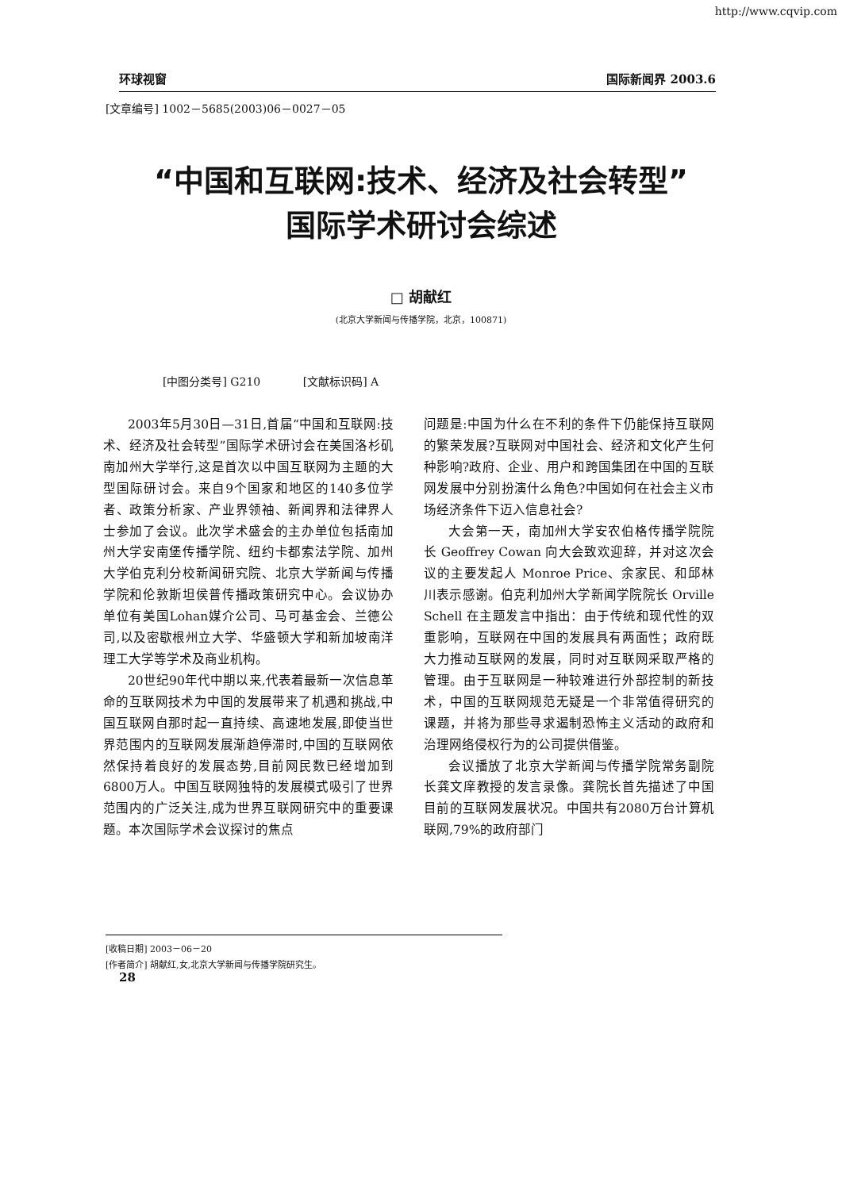http://www.cqvip.com
环球视窗 国际新闻界 2003.6
[文章编号] 1002－5685(2003)06－0027－05
“中国和互联网:技术、经济及社会转型”
国际学术研讨会综述
□ 胡献红
(北京大学新闻与传播学院，北京，100871)
[中图分类号] G210 [文献标识码] A
2003年5月30日—31日,首届“中国和互联网:技术、经济及社会转型”国际学术研讨会在美国洛杉矶南加州大学举行,这是首次以中国互联网为主题的大型国际研讨会。来自9个国家和地区的140多位学者、政策分析家、产业界领袖、新闻界和法律界人士参加了会议。此次学术盛会的主办单位包括南加州大学安南堡传播学院、纽约卡都索法学院、加州大学伯克利分校新闻研究院、北京大学新闻与传播学院和伦敦斯坦侯普传播政策研究中心。会议协办单位有美国Lohan媒介公司、马可基金会、兰德公司,以及密歇根州立大学、华盛顿大学和新加坡南洋理工大学等学术及商业机构。
20世纪90年代中期以来,代表着最新一次信息革命的互联网技术为中国的发展带来了机遇和挑战,中国互联网自那时起一直持续、高速地发展,即使当世界范围内的互联网发展渐趋停滞时,中国的互联网依然保持着良好的发展态势,目前网民数已经增加到6800万人。中国互联网独特的发展模式吸引了世界范围内的广泛关注,成为世界互联网研究中的重要课题。本次国际学术会议探讨的焦点
问题是:中国为什么在不利的条件下仍能保持互联网的繁荣发展?互联网对中国社会、经济和文化产生何种影响?政府、企业、用户和跨国集团在中国的互联网发展中分别扮演什么角色?中国如何在社会主义市场经济条件下迈入信息社会?
大会第一天，南加州大学安农伯格传播学院院长 Geoffrey Cowan 向大会致欢迎辞，并对这次会议的主要发起人 Monroe Price、余家民、和邱林川表示感谢。伯克利加州大学新闻学院院长 Orville Schell 在主题发言中指出：由于传统和现代性的双重影响，互联网在中国的发展具有两面性；政府既大力推动互联网的发展，同时对互联网采取严格的管理。由于互联网是一种较难进行外部控制的新技术，中国的互联网规范无疑是一个非常值得研究的课题，并将为那些寻求遏制恐怖主义活动的政府和治理网络侵权行为的公司提供借鉴。
会议播放了北京大学新闻与传播学院常务副院长龚文庠教授的发言录像。龚院长首先描述了中国目前的互联网发展状况。中国共有2080万台计算机联网,79%的政府部门
[收稿日期] 2003－06－20
[作者简介] 胡献红,女,北京大学新闻与传播学院研究生。
28